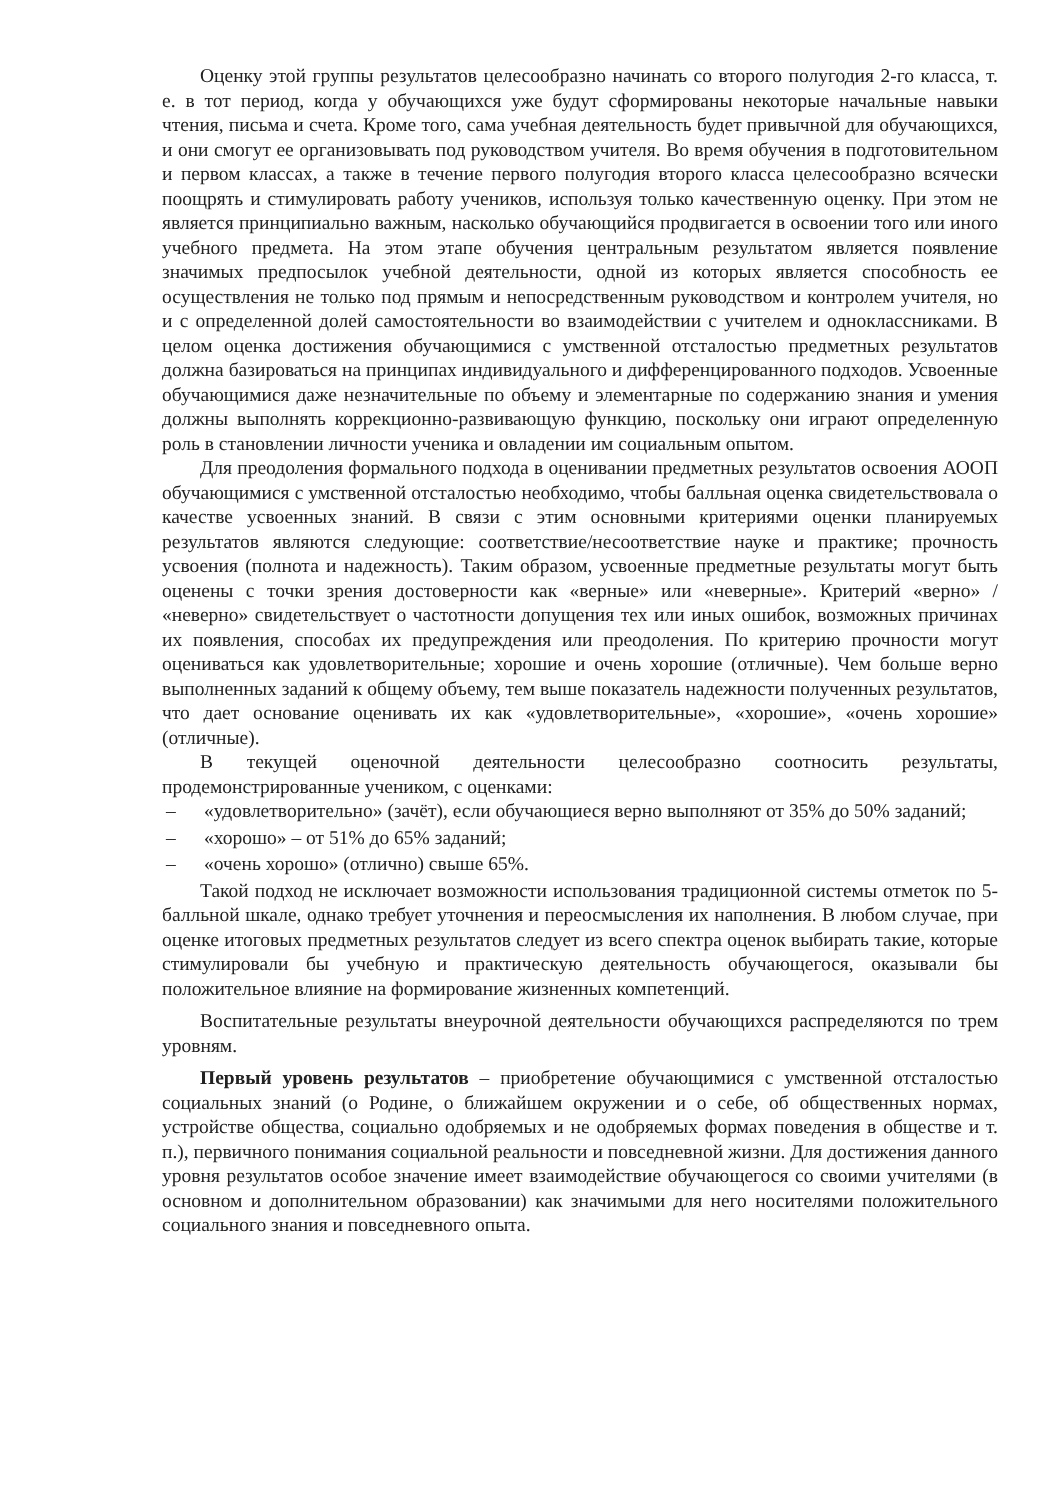Оценку этой группы результатов целесообразно начинать со второго полугодия 2-го класса, т. е. в тот период, когда у обучающихся уже будут сформированы некоторые начальные навыки чтения, письма и счета. Кроме того, сама учебная деятельность будет привычной для обучающихся, и они смогут ее организовывать под руководством учителя. Во время обучения в подготовительном и первом классах, а также в течение первого полугодия второго класса целесообразно всячески поощрять и стимулировать работу учеников, используя только качественную оценку. При этом не является принципиально важным, насколько обучающийся продвигается в освоении того или иного учебного предмета. На этом этапе обучения центральным результатом является появление значимых предпосылок учебной деятельности, одной из которых является способность ее осуществления не только под прямым и непосредственным руководством и контролем учителя, но и с определенной долей самостоятельности во взаимодействии с учителем и одноклассниками. В целом оценка достижения обучающимися с умственной отсталостью предметных результатов должна базироваться на принципах индивидуального и дифференцированного подходов. Усвоенные обучающимися даже незначительные по объему и элементарные по содержанию знания и умения должны выполнять коррекционно-развивающую функцию, поскольку они играют определенную роль в становлении личности ученика и овладении им социальным опытом.
Для преодоления формального подхода в оценивании предметных результатов освоения АООП обучающимися с умственной отсталостью необходимо, чтобы балльная оценка свидетельствовала о качестве усвоенных знаний. В связи с этим основными критериями оценки планируемых результатов являются следующие: соответствие/несоответствие науке и практике; прочность усвоения (полнота и надежность). Таким образом, усвоенные предметные результаты могут быть оценены с точки зрения достоверности как «верные» или «неверные». Критерий «верно» / «неверно» свидетельствует о частотности допущения тех или иных ошибок, возможных причинах их появления, способах их предупреждения или преодоления. По критерию прочности могут оцениваться как удовлетворительные; хорошие и очень хорошие (отличные). Чем больше верно выполненных заданий к общему объему, тем выше показатель надежности полученных результатов, что дает основание оценивать их как «удовлетворительные», «хорошие», «очень хорошие» (отличные).
В текущей оценочной деятельности целесообразно соотносить результаты, продемонстрированные учеником, с оценками:
– «удовлетворительно» (зачёт), если обучающиеся верно выполняют от 35% до 50% заданий;
– «хорошо» – от 51% до 65% заданий;
– «очень хорошо» (отлично) свыше 65%.
Такой подход не исключает возможности использования традиционной системы отметок по 5-балльной шкале, однако требует уточнения и переосмысления их наполнения. В любом случае, при оценке итоговых предметных результатов следует из всего спектра оценок выбирать такие, которые стимулировали бы учебную и практическую деятельность обучающегося, оказывали бы положительное влияние на формирование жизненных компетенций.
Воспитательные результаты внеурочной деятельности обучающихся распределяются по трем уровням.
Первый уровень результатов – приобретение обучающимися с умственной отсталостью социальных знаний (о Родине, о ближайшем окружении и о себе, об общественных нормах, устройстве общества, социально одобряемых и не одобряемых формах поведения в обществе и т. п.), первичного понимания социальной реальности и повседневной жизни. Для достижения данного уровня результатов особое значение имеет взаимодействие обучающегося со своими учителями (в основном и дополнительном образовании) как значимыми для него носителями положительного социального знания и повседневного опыта.